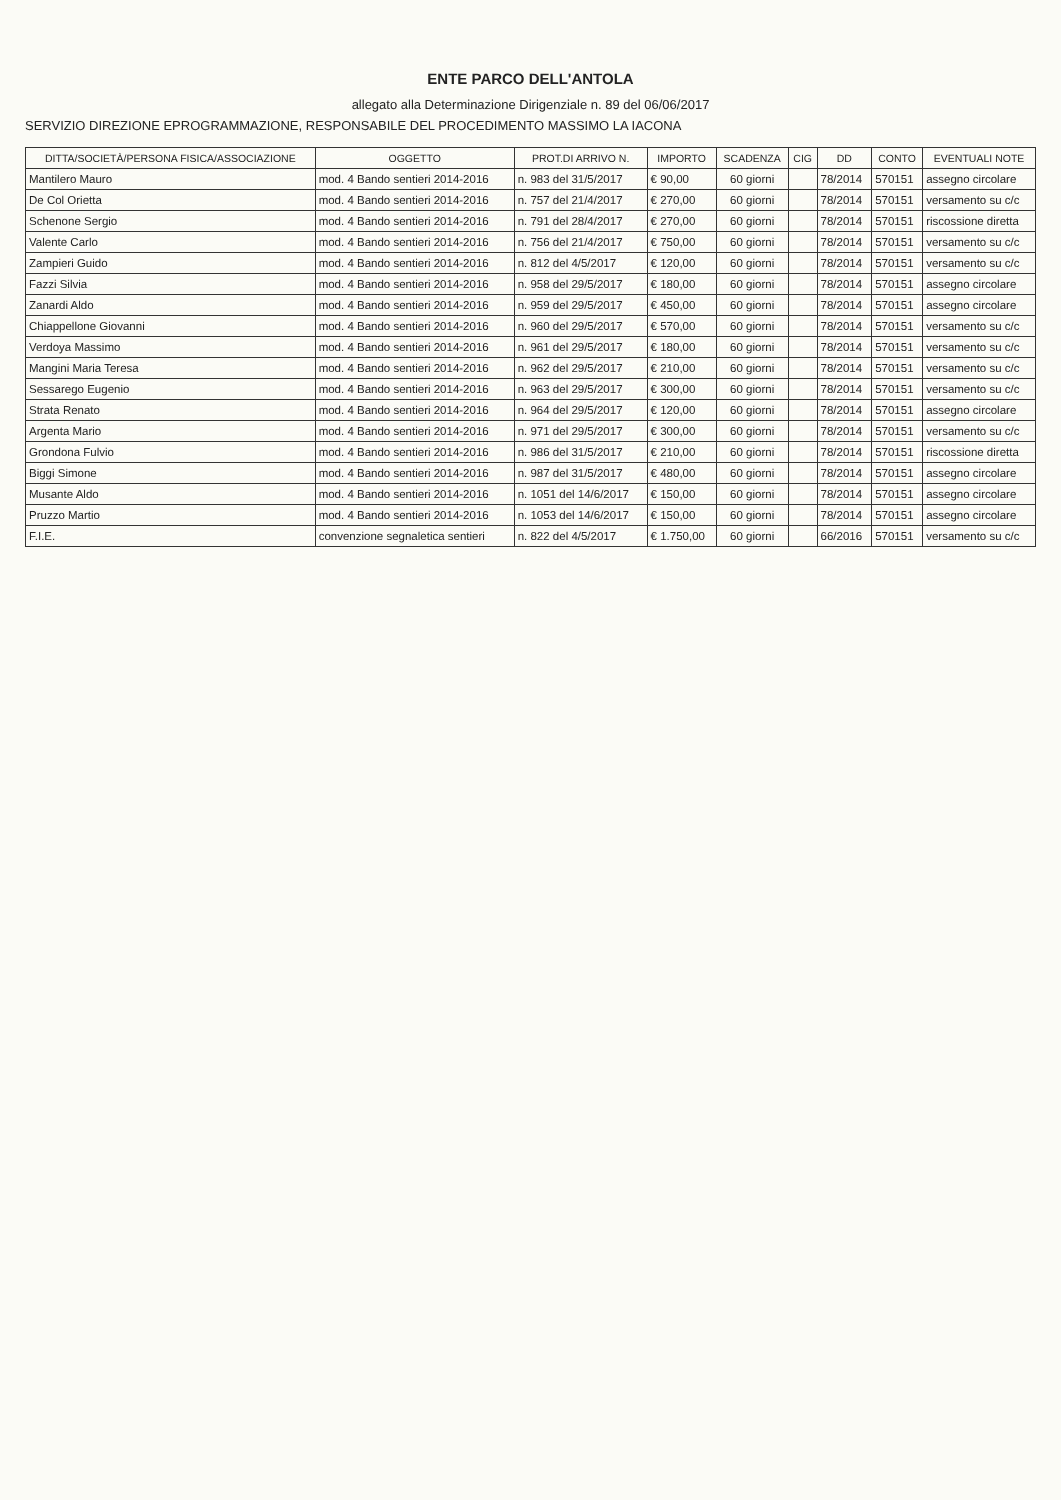ENTE PARCO DELL'ANTOLA
allegato alla Determinazione Dirigenziale n. 89 del 06/06/2017
SERVIZIO DIREZIONE EPROGRAMMAZIONE, RESPONSABILE DEL PROCEDIMENTO MASSIMO LA IACONA
| DITTA/SOCIETÀ/PERSONA FISICA/ASSOCIAZIONE | OGGETTO | PROT.DI ARRIVO N. | IMPORTO | SCADENZA | CIG | DD | CONTO | EVENTUALI NOTE |
| --- | --- | --- | --- | --- | --- | --- | --- | --- |
| Mantilero Mauro | mod. 4 Bando sentieri 2014-2016 | n. 983 del 31/5/2017 | € 90,00 | 60 giorni | | 78/2014 | 570151 | assegno circolare |
| De Col Orietta | mod. 4 Bando sentieri 2014-2016 | n. 757 del 21/4/2017 | € 270,00 | 60 giorni | | 78/2014 | 570151 | versamento su c/c |
| Schenone Sergio | mod. 4 Bando sentieri 2014-2016 | n. 791 del 28/4/2017 | € 270,00 | 60 giorni | | 78/2014 | 570151 | riscossione diretta |
| Valente Carlo | mod. 4 Bando sentieri 2014-2016 | n. 756 del 21/4/2017 | € 750,00 | 60 giorni | | 78/2014 | 570151 | versamento su c/c |
| Zampieri Guido | mod. 4 Bando sentieri 2014-2016 | n. 812 del 4/5/2017 | € 120,00 | 60 giorni | | 78/2014 | 570151 | versamento su c/c |
| Fazzi Silvia | mod. 4 Bando sentieri 2014-2016 | n. 958 del 29/5/2017 | € 180,00 | 60 giorni | | 78/2014 | 570151 | assegno circolare |
| Zanardi Aldo | mod. 4 Bando sentieri 2014-2016 | n. 959 del 29/5/2017 | € 450,00 | 60 giorni | | 78/2014 | 570151 | assegno circolare |
| Chiappellone Giovanni | mod. 4 Bando sentieri 2014-2016 | n. 960 del 29/5/2017 | € 570,00 | 60 giorni | | 78/2014 | 570151 | versamento su c/c |
| Verdoya Massimo | mod. 4 Bando sentieri 2014-2016 | n. 961 del 29/5/2017 | € 180,00 | 60 giorni | | 78/2014 | 570151 | versamento su c/c |
| Mangini Maria Teresa | mod. 4 Bando sentieri 2014-2016 | n. 962 del 29/5/2017 | € 210,00 | 60 giorni | | 78/2014 | 570151 | versamento su c/c |
| Sessarego Eugenio | mod. 4 Bando sentieri 2014-2016 | n. 963 del 29/5/2017 | € 300,00 | 60 giorni | | 78/2014 | 570151 | versamento su c/c |
| Strata Renato | mod. 4 Bando sentieri 2014-2016 | n. 964 del 29/5/2017 | € 120,00 | 60 giorni | | 78/2014 | 570151 | assegno circolare |
| Argenta Mario | mod. 4 Bando sentieri 2014-2016 | n. 971 del 29/5/2017 | € 300,00 | 60 giorni | | 78/2014 | 570151 | versamento su c/c |
| Grondona Fulvio | mod. 4 Bando sentieri 2014-2016 | n. 986 del 31/5/2017 | € 210,00 | 60 giorni | | 78/2014 | 570151 | riscossione diretta |
| Biggi Simone | mod. 4 Bando sentieri 2014-2016 | n. 987 del 31/5/2017 | € 480,00 | 60 giorni | | 78/2014 | 570151 | assegno circolare |
| Musante Aldo | mod. 4 Bando sentieri 2014-2016 | n. 1051 del 14/6/2017 | € 150,00 | 60 giorni | | 78/2014 | 570151 | assegno circolare |
| Pruzzo Martio | mod. 4 Bando sentieri 2014-2016 | n. 1053 del 14/6/2017 | € 150,00 | 60 giorni | | 78/2014 | 570151 | assegno circolare |
| F.I.E. | convenzione segnaletica sentieri | n. 822 del 4/5/2017 | € 1.750,00 | 60 giorni | | 66/2016 | 570151 | versamento su c/c |